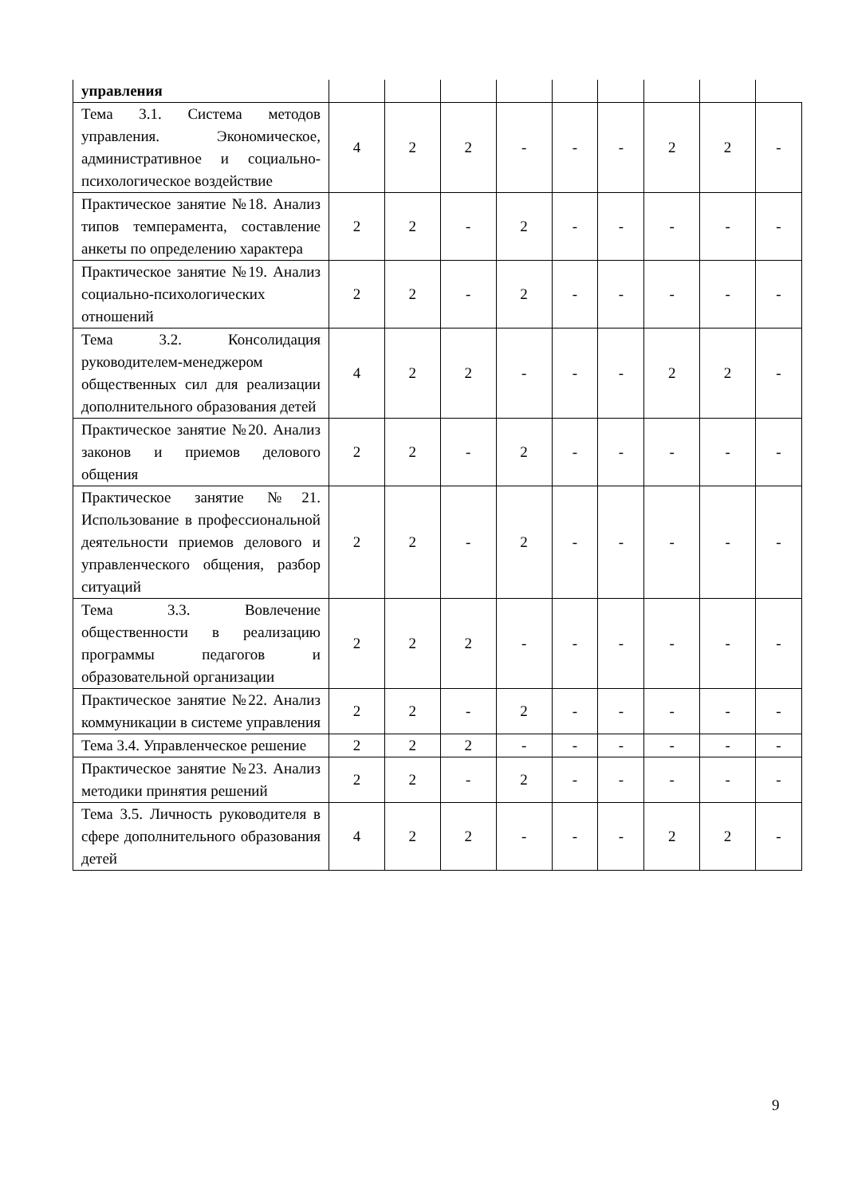| управления | | | | | | | | | |
| Тема 3.1. Система методов управления. Экономическое, административное и социально-психологическое воздействие | 4 | 2 | 2 | - | - | - | 2 | 2 | - |
| Практическое занятие №18. Анализ типов темперамента, составление анкеты по определению характера | 2 | 2 | - | 2 | - | - | - | - | - |
| Практическое занятие №19. Анализ социально-психологических отношений | 2 | 2 | - | 2 | - | - | - | - | - |
| Тема 3.2. Консолидация руководителем-менеджером общественных сил для реализации дополнительного образования детей | 4 | 2 | 2 | - | - | - | 2 | 2 | - |
| Практическое занятие №20. Анализ законов и приемов делового общения | 2 | 2 | - | 2 | - | - | - | - | - |
| Практическое занятие №21. Использование в профессиональной деятельности приемов делового и управленческого общения, разбор ситуаций | 2 | 2 | - | 2 | - | - | - | - | - |
| Тема 3.3. Вовлечение общественности в реализацию программы педагогов и образовательной организации | 2 | 2 | 2 | - | - | - | - | - | - |
| Практическое занятие №22. Анализ коммуникации в системе управления | 2 | 2 | - | 2 | - | - | - | - | - |
| Тема 3.4. Управленческое решение | 2 | 2 | 2 | - | - | - | - | - | - |
| Практическое занятие №23. Анализ методики принятия решений | 2 | 2 | - | 2 | - | - | - | - | - |
| Тема 3.5. Личность руководителя в сфере дополнительного образования детей | 4 | 2 | 2 | - | - | - | 2 | 2 | - |
9